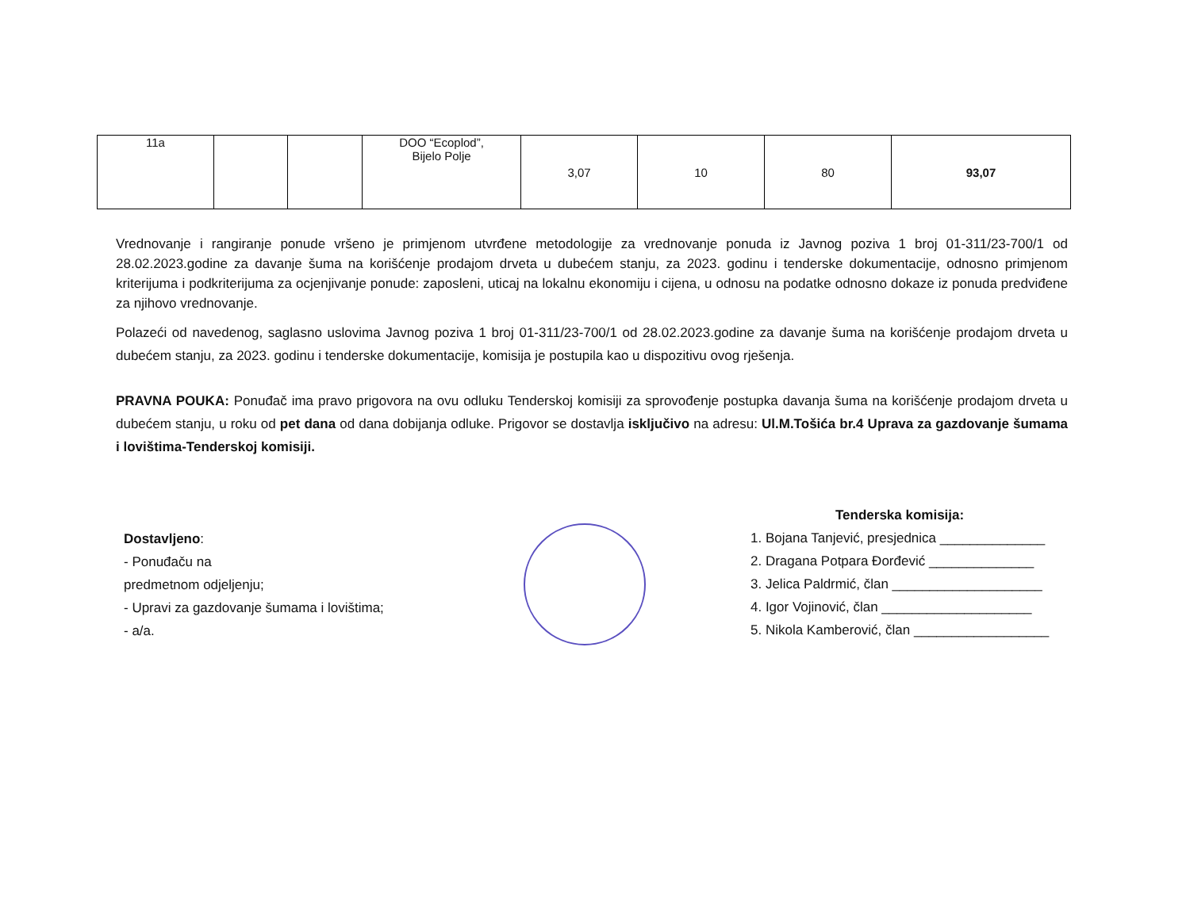| 11a | | | DOO “Ecoplod”, Bijelo Polje | 3,07 | 10 | 80 | 93,07 |
Vrednovanje i rangiranje ponude vršeno je primjenom utvrđene metodologije za vrednovanje ponuda iz Javnog poziva 1 broj 01-311/23-700/1 od 28.02.2023.godine za davanje šuma na korišćenje prodajom drveta u dubećem stanju, za 2023. godinu i tenderske dokumentacije, odnosno primjenom kriterijuma i podkriterijuma za ocjenjivanje ponude: zaposleni, uticaj na lokalnu ekonomiju i cijena, u odnosu na podatke odnosno dokaze iz ponuda predviđene za njihovo vrednovanje.
Polazeći od navedenog, saglasno uslovima Javnog poziva 1 broj 01-311/23-700/1 od 28.02.2023.godine za davanje šuma na korišćenje prodajom drveta u dubećem stanju, za 2023. godinu i tenderske dokumentacije, komisija je postupila kao u dispozitivu ovog rješenja.
PRAVNA POUKA: Ponuđač ima pravo prigovora na ovu odluku Tenderskoj komisiji za sprovođenje postupka davanja šuma na korišćenje prodajom drveta u dubećem stanju, u roku od pet dana od dana dobijanja odluke. Prigovor se dostavlja isključivo na adresu: Ul.M.Tošića br.4 Uprava za gazdovanje šumama i lovištima-Tenderskoj komisiji.
Dostavljeno:
- Ponuđaču na
predmetnom odjeljenju;
- Upravi za gazdovanje šumama i lovištima;
- a/a.
Tenderska komisija:
1. Bojana Tanjević, presjednica ______________
2. Dragana Potpara Đorđević ______________
3. Jelica Paldrmić, član ____________________
4. Igor Vojinović, član ____________________
5. Nikola Kamberović, član __________________